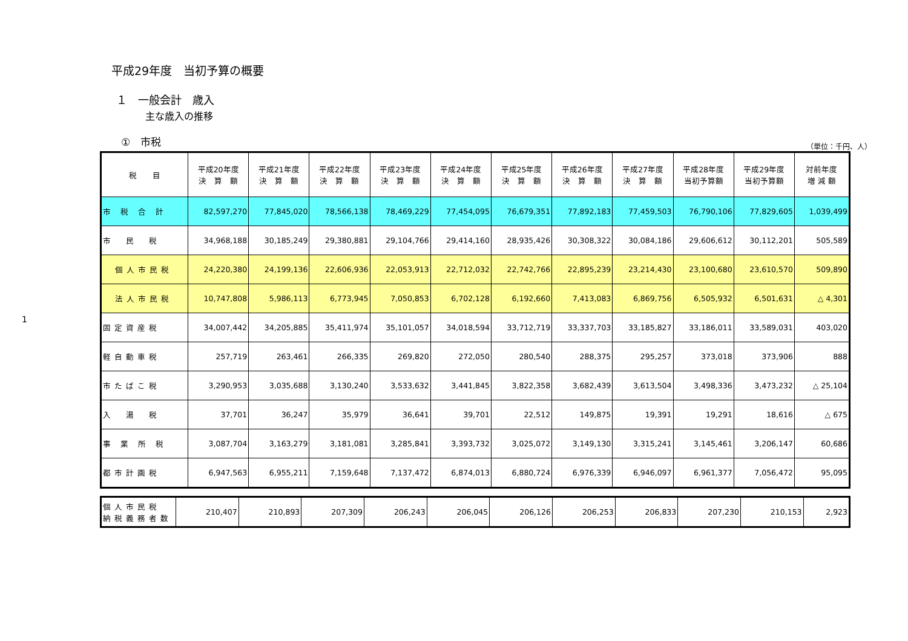1
平成29年度　当初予算の概要
１　一般会計　歳入
主な歳入の推移
①　市税 （単位：千円、人）
| 税 目 | 平成20年度 決 算 額 | 平成21年度 決 算 額 | 平成22年度 決 算 額 | 平成23年度 決 算 額 | 平成24年度 決 算 額 | 平成25年度 決 算 額 | 平成26年度 決 算 額 | 平成27年度 決 算 額 | 平成28年度 当初予算額 | 平成29年度 当初予算額 | 対前年度 増 減 額 |
| --- | --- | --- | --- | --- | --- | --- | --- | --- | --- | --- | --- |
| 市 税 合 計 | 82,597,270 | 77,845,020 | 78,566,138 | 78,469,229 | 77,454,095 | 76,679,351 | 77,892,183 | 77,459,503 | 76,790,106 | 77,829,605 | 1,039,499 |
| 市 民 税 | 34,968,188 | 30,185,249 | 29,380,881 | 29,104,766 | 29,414,160 | 28,935,426 | 30,308,322 | 30,084,186 | 29,606,612 | 30,112,201 | 505,589 |
| 個人市民税 | 24,220,380 | 24,199,136 | 22,606,936 | 22,053,913 | 22,712,032 | 22,742,766 | 22,895,239 | 23,214,430 | 23,100,680 | 23,610,570 | 509,890 |
| 法人市民税 | 10,747,808 | 5,986,113 | 6,773,945 | 7,050,853 | 6,702,128 | 6,192,660 | 7,413,083 | 6,869,756 | 6,505,932 | 6,501,631 | △ 4,301 |
| 固定資産税 | 34,007,442 | 34,205,885 | 35,411,974 | 35,101,057 | 34,018,594 | 33,712,719 | 33,337,703 | 33,185,827 | 33,186,011 | 33,589,031 | 403,020 |
| 軽自動車税 | 257,719 | 263,461 | 266,335 | 269,820 | 272,050 | 280,540 | 288,375 | 295,257 | 373,018 | 373,906 | 888 |
| 市たばこ税 | 3,290,953 | 3,035,688 | 3,130,240 | 3,533,632 | 3,441,845 | 3,822,358 | 3,682,439 | 3,613,504 | 3,498,336 | 3,473,232 | △ 25,104 |
| 入 湯 税 | 37,701 | 36,247 | 35,979 | 36,641 | 39,701 | 22,512 | 149,875 | 19,391 | 19,291 | 18,616 | △ 675 |
| 事 業 所 税 | 3,087,704 | 3,163,279 | 3,181,081 | 3,285,841 | 3,393,732 | 3,025,072 | 3,149,130 | 3,315,241 | 3,145,461 | 3,206,147 | 60,686 |
| 都市計画税 | 6,947,563 | 6,955,211 | 7,159,648 | 7,137,472 | 6,874,013 | 6,880,724 | 6,976,339 | 6,946,097 | 6,961,377 | 7,056,472 | 95,095 |
| 個人市民税 納税義務者数 | 210,407 | 210,893 | 207,309 | 206,243 | 206,045 | 206,126 | 206,253 | 206,833 | 207,230 | 210,153 | 2,923 |